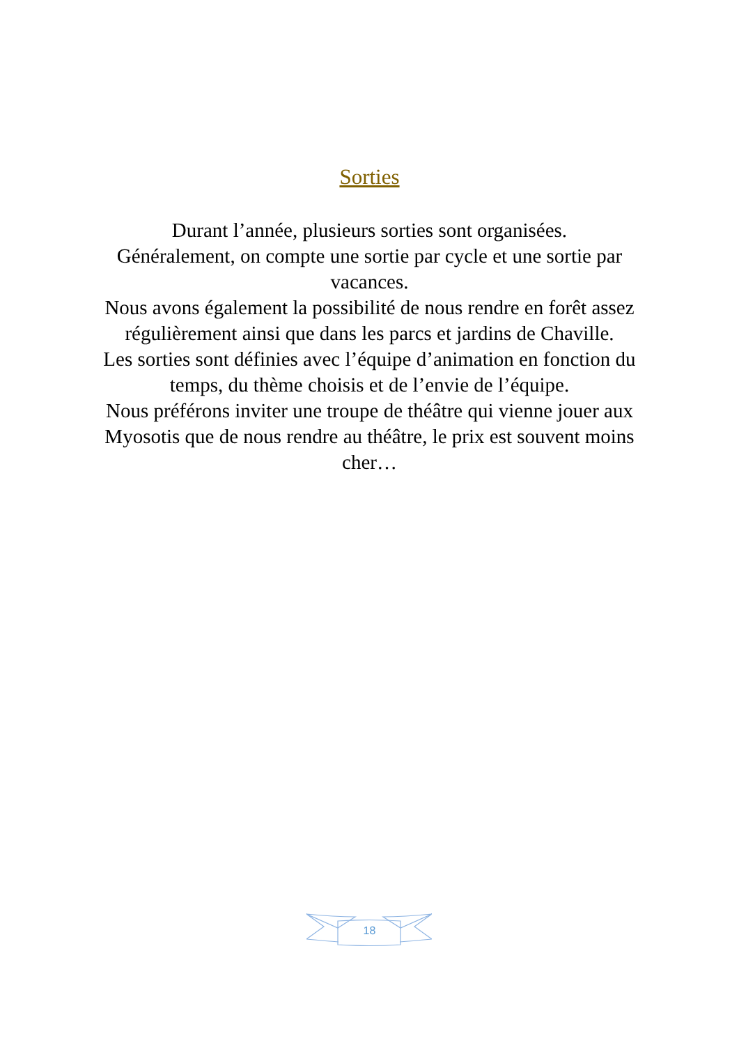Sorties
Durant l’année, plusieurs sorties sont organisées.
Généralement, on compte une sortie par cycle et une sortie par vacances.
Nous avons également la possibilité de nous rendre en forêt assez régulièrement ainsi que dans les parcs et jardins de Chaville.
Les sorties sont définies avec l’équipe d’animation en fonction du temps, du thème choisis et de l’envie de l’équipe.
Nous préférons inviter une troupe de théâtre qui vienne jouer aux Myosotis que de nous rendre au théâtre, le prix est souvent moins cher…
18